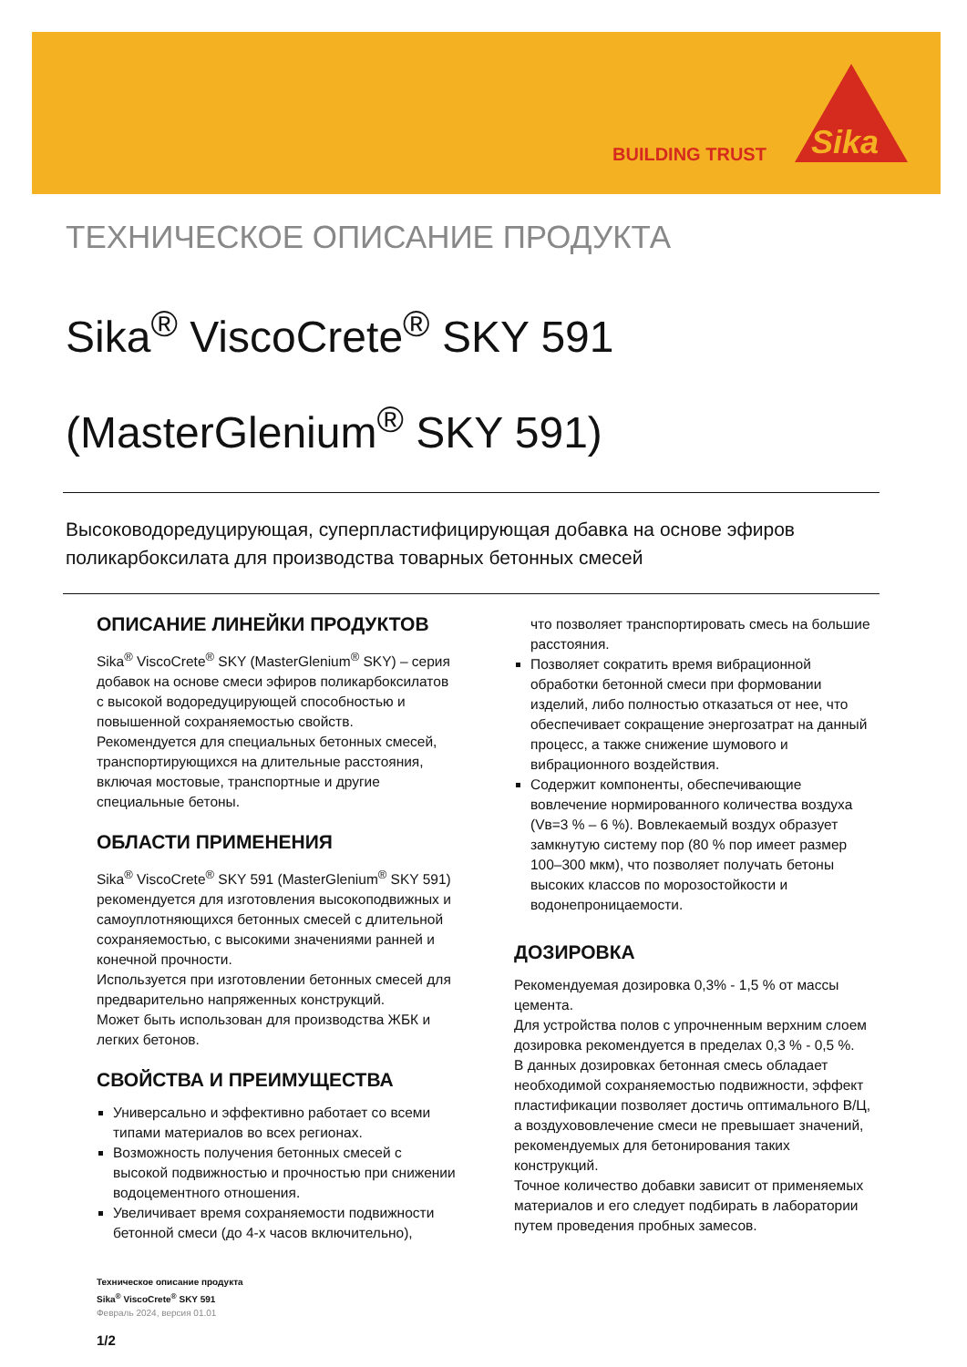BUILDING TRUST
Sika
ТЕХНИЧЕСКОЕ ОПИСАНИЕ ПРОДУКТА
Sika<sup>®</sup> ViscoCrete<sup>®</sup> SKY 591
(MasterGlenium<sup>®</sup> SKY 591)
Высоководоредуцирующая, суперпластифицирующая добавка на основе эфиров поликарбоксилата для производства товарных бетонных смесей
ОПИСАНИЕ ЛИНЕЙКИ ПРОДУКТОВ
Sika<sup>®</sup> ViscoCrete<sup>®</sup> SKY (MasterGlenium<sup>®</sup> SKY) – серия добавок на основе смеси эфиров поликарбоксилатов с высокой водоредуцирующей способностью и повышенной сохраняемостью свойств.
Рекомендуется для специальных бетонных смесей, транспортирующихся на длительные расстояния, включая мостовые, транспортные и другие специальные бетоны.
ОБЛАСТИ ПРИМЕНЕНИЯ
Sika<sup>®</sup> ViscoCrete<sup>®</sup> SKY 591 (MasterGlenium<sup>®</sup> SKY 591) рекомендуется для изготовления высокоподвижных и самоуплотняющихся бетонных смесей с длительной сохраняемостью, с высокими значениями ранней и конечной прочности.
Используется при изготовлении бетонных смесей для предварительно напряженных конструкций.
Может быть использован для производства ЖБК и легких бетонов.
СВОЙСТВА И ПРЕИМУЩЕСТВА
Универсально и эффективно работает со всеми типами материалов во всех регионах.
Возможность получения бетонных смесей с высокой подвижностью и прочностью при снижении водоцементного отношения.
Увеличивает время сохраняемости подвижности бетонной смеси (до 4-х часов включительно),
Техническое описание продукта
Sika<sup>®</sup> ViscoCrete<sup>®</sup> SKY 591
Февраль 2024, версия 01.01
1/2
что позволяет транспортировать смесь на большие расстояния.
Позволяет сократить время вибрационной обработки бетонной смеси при формовании изделий, либо полностью отказаться от нее, что обеспечивает сокращение энергозатрат на данный процесс, а также снижение шумового и вибрационного воздействия.
Содержит компоненты, обеспечивающие вовлечение нормированного количества воздуха (Vв=3 % – 6 %). Вовлекаемый воздух образует замкнутую систему пор (80 % пор имеет размер 100–300 мкм), что позволяет получать бетоны высоких классов по морозостойкости и водонепроницаемости.
ДОЗИРОВКА
Рекомендуемая дозировка 0,3% - 1,5 % от массы цемента.
Для устройства полов с упрочненным верхним слоем дозировка рекомендуется в пределах 0,3 % - 0,5 %.
В данных дозировках бетонная смесь обладает необходимой сохраняемостью подвижности, эффект пластификации позволяет достичь оптимального В/Ц, а воздухововлечение смеси не превышает значений, рекомендуемых для бетонирования таких конструкций.
Точное количество добавки зависит от применяемых материалов и его следует подбирать в лаборатории путем проведения пробных замесов.